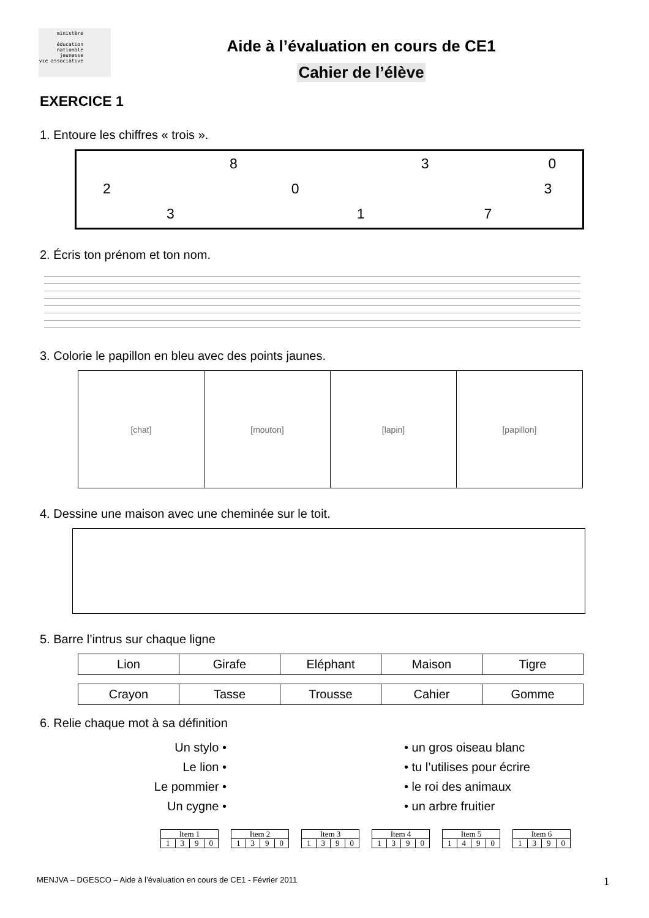ministère
éducation
nationale
jeunesse
vie associative
Aide à l’évaluation en cours de CE1
Cahier de l’élève
EXERCICE 1
1. Entoure les chiffres « trois ».
8 3 0
2 0 3
3 1 7
2. Écris ton prénom et ton nom.
3. Colorie le papillon en bleu avec des points jaunes.
| [chat] | [mouton] | [lapin] | [papillon] |
4. Dessine une maison avec une cheminée sur le toit.
5. Barre l’intrus sur chaque ligne
| Lion | Girafe | Eléphant | Maison | Tigre |
| Crayon | Tasse | Trousse | Cahier | Gomme |
6. Relie chaque mot à sa définition
Un stylo •
Le lion •
Le pommier •
Un cygne •
• un gros oiseau blanc
• tu l’utilises pour écrire
• le roi des animaux
• un arbre fruitier
| Item 1 | | | |
| 1 | 3 | 9 | 0 |
| Item 2 | | | |
| 1 | 3 | 9 | 0 |
| Item 3 | | | |
| 1 | 3 | 9 | 0 |
| Item 4 | | | |
| 1 | 3 | 9 | 0 |
| Item 5 | | | |
| 1 | 4 | 9 | 0 |
| Item 6 | | | |
| 1 | 3 | 9 | 0 |
MENJVA – DGESCO – Aide à l’évaluation en cours de CE1 - Février 2011 1